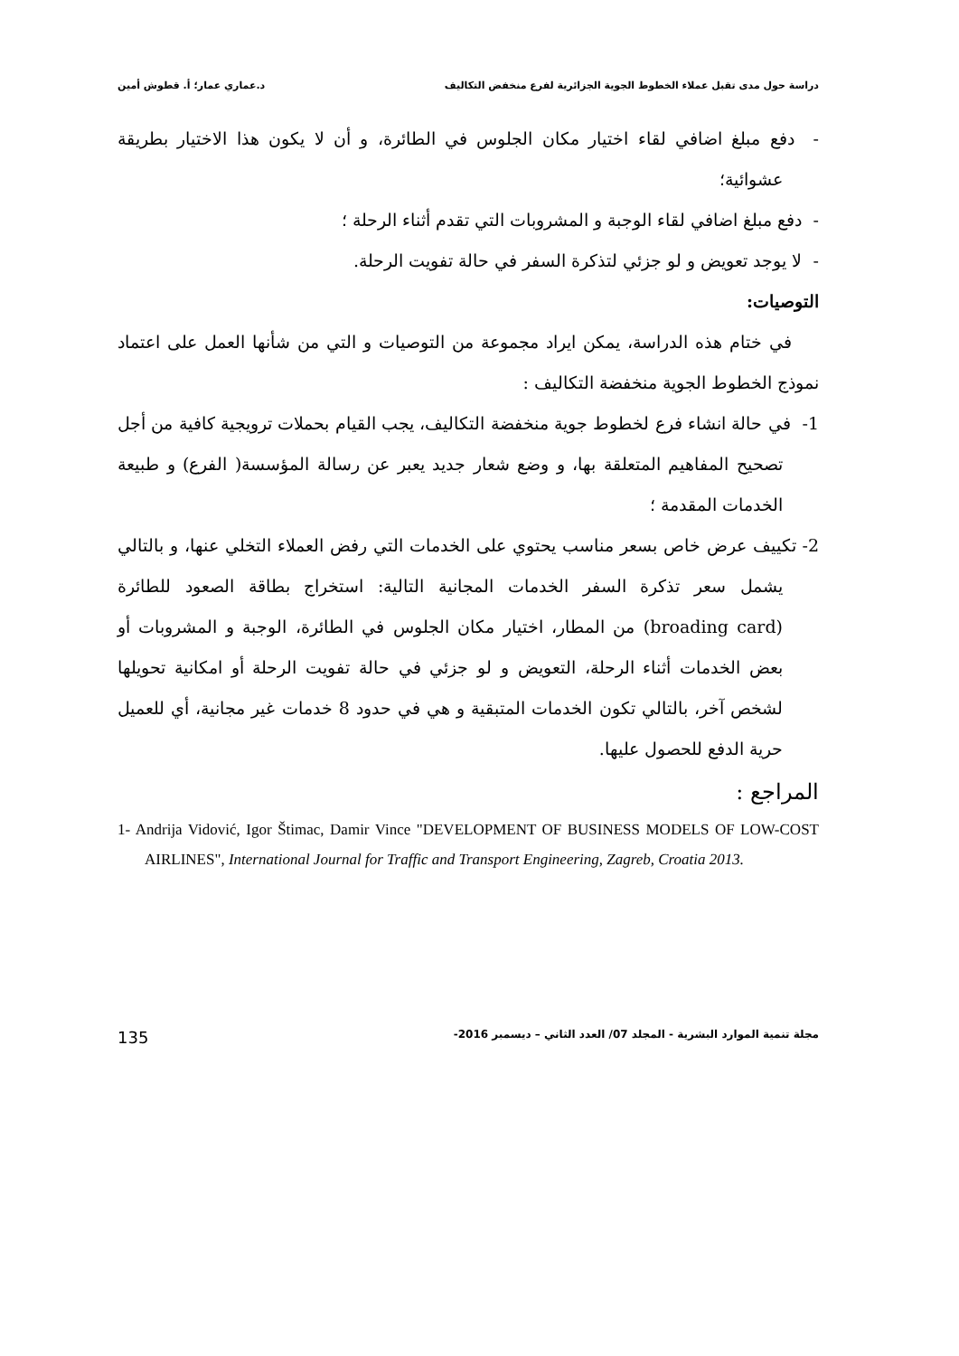دراسة حول مدى تقبل عملاء الخطوط الجوية الجزائرية لفرع منخفض التكاليف د.عماري عمار؛ أ. قطوش أمين
- دفع مبلغ اضافي لقاء اختيار مكان الجلوس في الطائرة، و أن لا يكون هذا الاختيار بطريقة عشوائية؛
- دفع مبلغ اضافي لقاء الوجبة و المشروبات التي تقدم أثناء الرحلة ؛
- لا يوجد تعويض و لو جزئي لتذكرة السفر في حالة تفويت الرحلة.
التوصيات:
في ختام هذه الدراسة، يمكن ايراد مجموعة من التوصيات و التي من شأنها العمل على اعتماد نموذج الخطوط الجوية منخفضة التكاليف :
1- في حالة انشاء فرع لخطوط جوية منخفضة التكاليف، يجب القيام بحملات ترويجية كافية من أجل تصحيح المفاهيم المتعلقة بها، و وضع شعار جديد يعبر عن رسالة المؤسسة( الفرع) و طبيعة الخدمات المقدمة ؛
2- تكييف عرض خاص بسعر مناسب يحتوي على الخدمات التي رفض العملاء التخلي عنها، و بالتالي يشمل سعر تذكرة السفر الخدمات المجانية التالية: استخراج بطاقة الصعود للطائرة (broading card) من المطار، اختيار مكان الجلوس في الطائرة، الوجبة و المشروبات أو بعض الخدمات أثناء الرحلة، التعويض و لو جزئي في حالة تفويت الرحلة أو امكانية تحويلها لشخص آخر، بالتالي تكون الخدمات المتبقية و هي في حدود 8 خدمات غير مجانية، أي للعميل حرية الدفع للحصول عليها.
المراجع :
1- Andrija Vidović, Igor Štimac, Damir Vince "DEVELOPMENT OF BUSINESS MODELS OF LOW-COST AIRLINES", International Journal for Traffic and Transport Engineering, Zagreb, Croatia 2013.
مجلة تنمية الموارد البشرية - المجلد 07/ العدد الثاني – ديسمبر 2016- 135